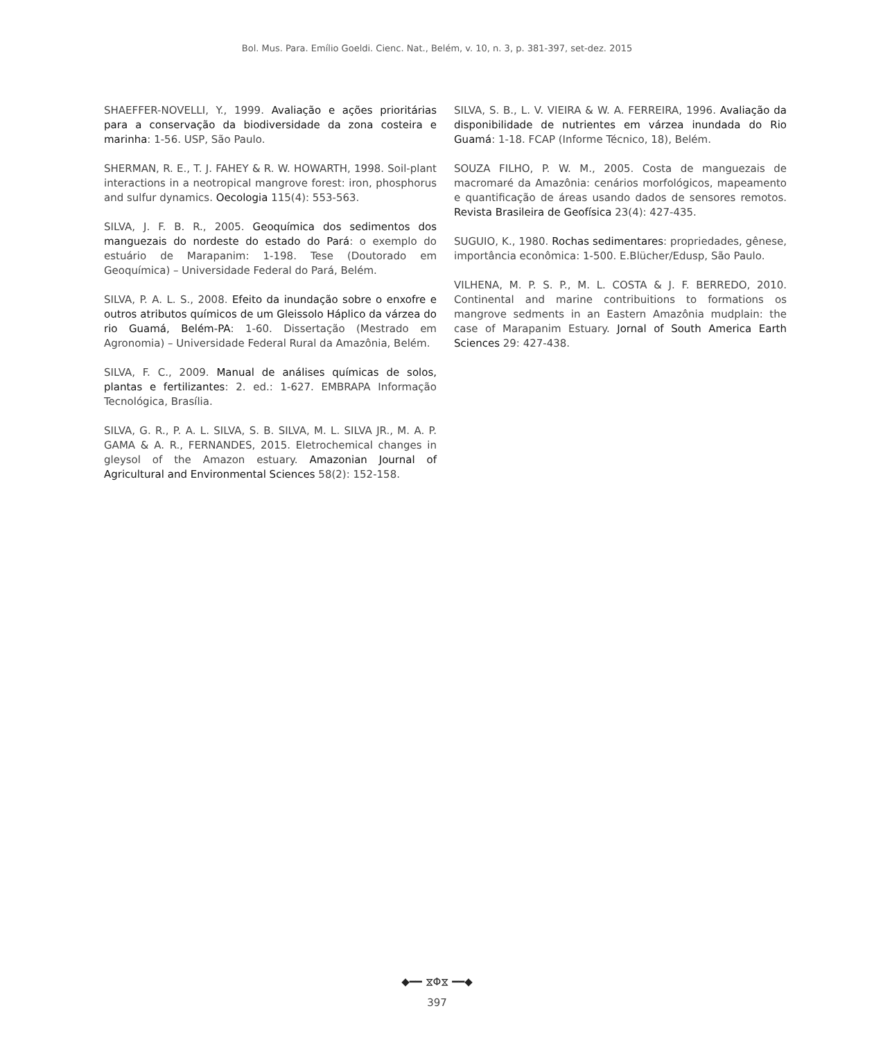Bol. Mus. Para. Emílio Goeldi. Cienc. Nat., Belém, v. 10, n. 3, p. 381-397, set-dez. 2015
SHAEFFER-NOVELLI, Y., 1999. Avaliação e ações prioritárias para a conservação da biodiversidade da zona costeira e marinha: 1-56. USP, São Paulo.
SHERMAN, R. E., T. J. FAHEY & R. W. HOWARTH, 1998. Soil-plant interactions in a neotropical mangrove forest: iron, phosphorus and sulfur dynamics. Oecologia 115(4): 553-563.
SILVA, J. F. B. R., 2005. Geoquímica dos sedimentos dos manguezais do nordeste do estado do Pará: o exemplo do estuário de Marapanim: 1-198. Tese (Doutorado em Geoquímica) – Universidade Federal do Pará, Belém.
SILVA, P. A. L. S., 2008. Efeito da inundação sobre o enxofre e outros atributos químicos de um Gleissolo Háplico da várzea do rio Guamá, Belém-PA: 1-60. Dissertação (Mestrado em Agronomia) – Universidade Federal Rural da Amazônia, Belém.
SILVA, F. C., 2009. Manual de análises químicas de solos, plantas e fertilizantes: 2. ed.: 1-627. EMBRAPA Informação Tecnológica, Brasília.
SILVA, G. R., P. A. L. SILVA, S. B. SILVA, M. L. SILVA JR., M. A. P. GAMA & A. R., FERNANDES, 2015. Eletrochemical changes in gleysol of the Amazon estuary. Amazonian Journal of Agricultural and Environmental Sciences 58(2): 152-158.
SILVA, S. B., L. V. VIEIRA & W. A. FERREIRA, 1996. Avaliação da disponibilidade de nutrientes em várzea inundada do Rio Guamá: 1-18. FCAP (Informe Técnico, 18), Belém.
SOUZA FILHO, P. W. M., 2005. Costa de manguezais de macromaré da Amazônia: cenários morfológicos, mapeamento e quantificação de áreas usando dados de sensores remotos. Revista Brasileira de Geofísica 23(4): 427-435.
SUGUIO, K., 1980. Rochas sedimentares: propriedades, gênese, importância econômica: 1-500. E.Blücher/Edusp, São Paulo.
VILHENA, M. P. S. P., M. L. COSTA & J. F. BERREDO, 2010. Continental and marine contribuitions to formations os mangrove sedments in an Eastern Amazônia mudplain: the case of Marapanim Estuary. Jornal of South America Earth Sciences 29: 427-438.
◆━━ ⧖Φ⧖ ━━◆
397